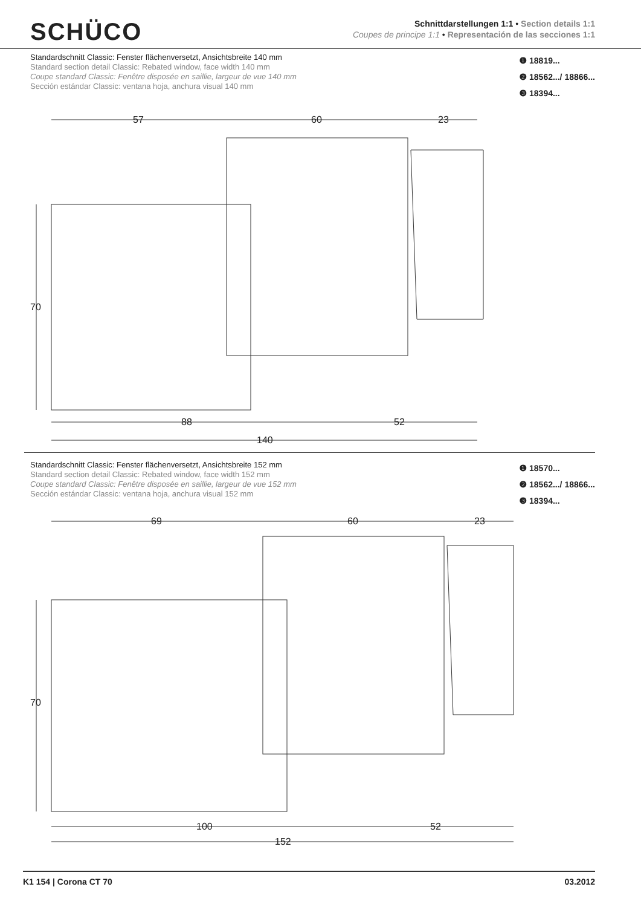SCHÜCO
Schnittdarstellungen 1:1 • Section details 1:1
Coupes de principe 1:1 • Representación de las secciones 1:1
Standardschnitt Classic: Fenster flächenversetzt, Ansichtsbreite 140 mm
Standard section detail Classic: Rebated window, face width 140 mm
Coupe standard Classic: Fenêtre disposée en saillie, largeur de vue 140 mm
Sección estándar Classic: ventana hoja, anchura visual 140 mm
❶ 18819...
❷ 18562.../ 18866...
❸ 18394...
57
60
23
88
52
140
70
Standardschnitt Classic: Fenster flächenversetzt, Ansichtsbreite 152 mm
Standard section detail Classic: Rebated window, face width 152 mm
Coupe standard Classic: Fenêtre disposée en saillie, largeur de vue 152 mm
Sección estándar Classic: ventana hoja, anchura visual 152 mm
❶ 18570...
❷ 18562.../ 18866...
❸ 18394...
69
60
23
100
52
152
70
K1 154 | Corona CT 70 03.2012